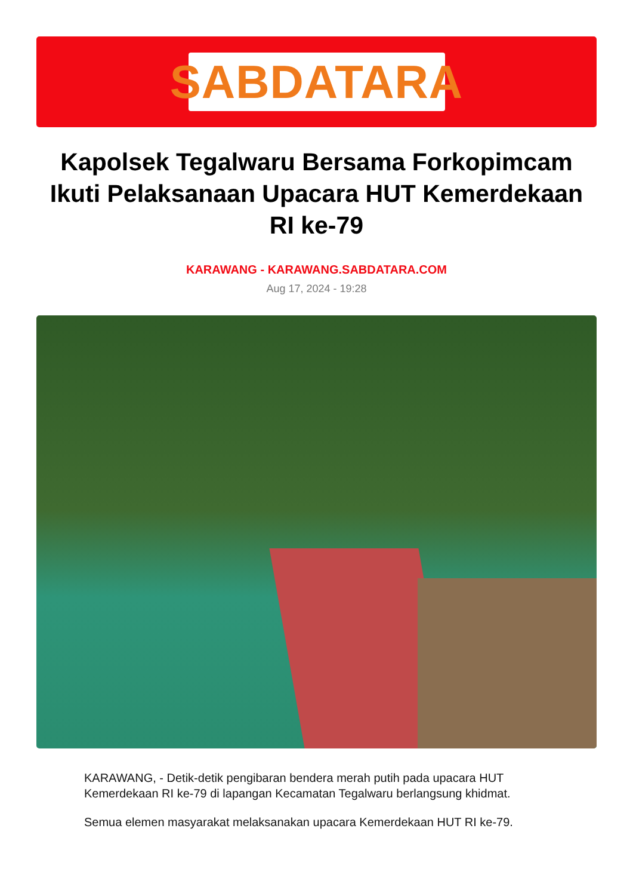SABDATARA
Kapolsek Tegalwaru Bersama Forkopimcam Ikuti Pelaksanaan Upacara HUT Kemerdekaan RI ke-79
KARAWANG - KARAWANG.SABDATARA.COM
Aug 17, 2024 - 19:28
KARAWANG, - Detik-detik pengibaran bendera merah putih pada upacara HUT Kemerdekaan RI ke-79 di lapangan Kecamatan Tegalwaru berlangsung khidmat.
Semua elemen masyarakat melaksanakan upacara Kemerdekaan HUT RI ke-79.